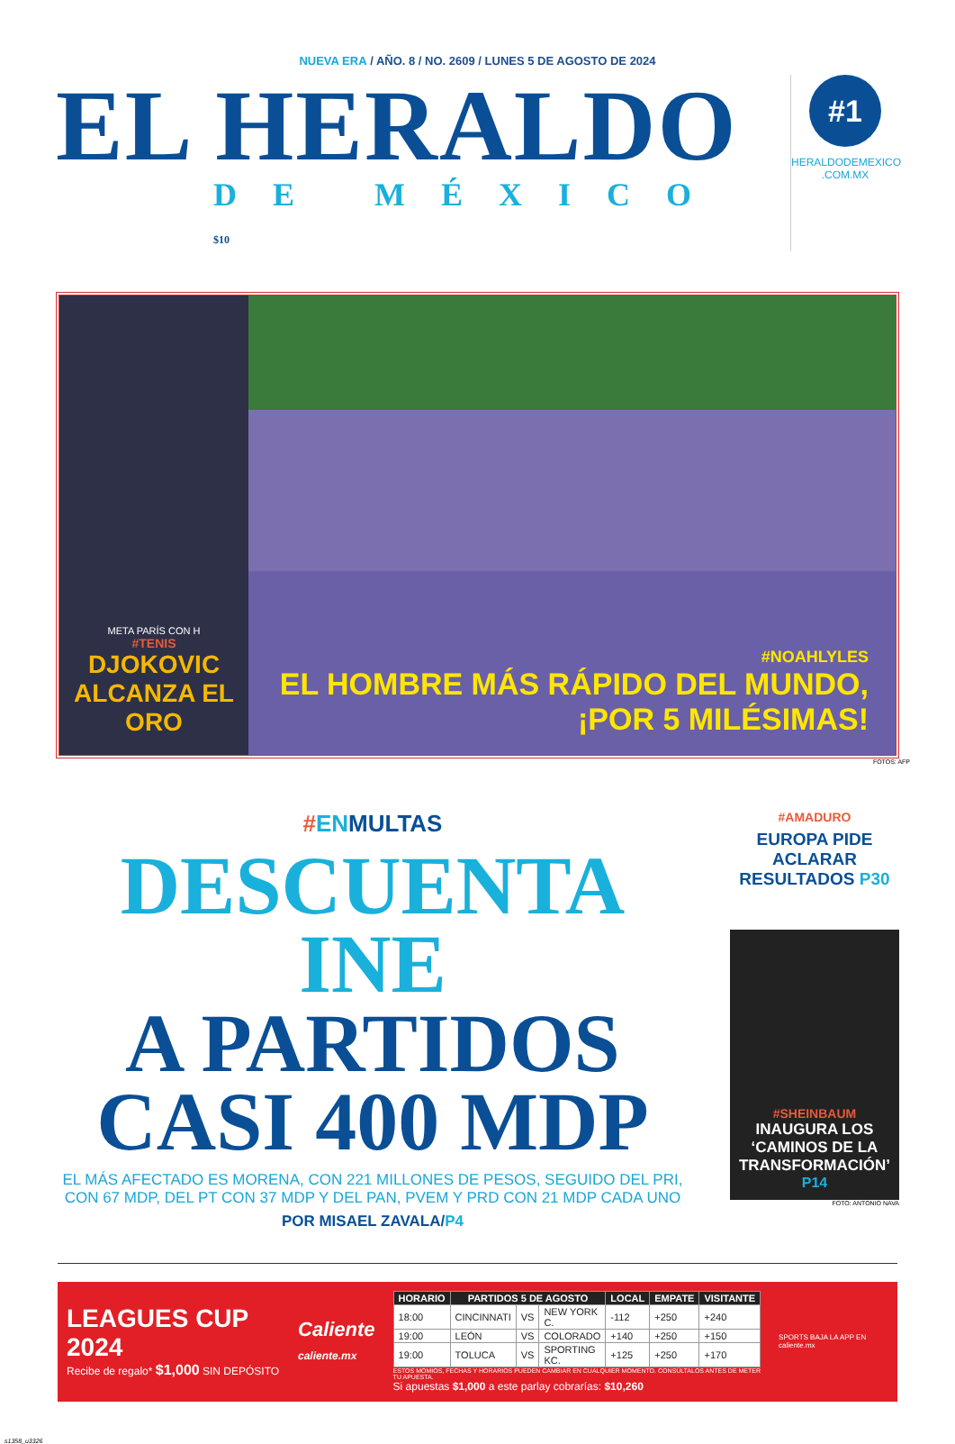NUEVA ERA / AÑO. 8 / NO. 2609 / LUNES 5 DE AGOSTO DE 2024
EL HERALDO
DE MÉXICO $10
#1
HERALDODEMEXICO .COM.MX
META PARÍS CON H
#TENIS
DJOKOVIC ALCANZA EL ORO
#NOAHLYLES
EL HOMBRE MÁS RÁPIDO DEL MUNDO, ¡POR 5 MILÉSIMAS!
FOTOS: AFP
#ENMULTAS
DESCUENTA INE
A PARTIDOS
CASI 400 MDP
EL MÁS AFECTADO ES MORENA, CON 221 MILLONES DE PESOS, SEGUIDO DEL PRI, CON 67 MDP, DEL PT CON 37 MDP Y DEL PAN, PVEM Y PRD CON 21 MDP CADA UNO
POR MISAEL ZAVALA/P4
#AMADURO
EUROPA PIDE ACLARAR RESULTADOS P30
#SHEINBAUM
INAUGURA LOS ‘CAMINOS DE LA TRANSFORMACIÓN’
P14
FOTO: ANTONIO NAVA
LEAGUES CUP 2024
Recibe de regalo* $1,000 SIN DEPÓSITO
Caliente
caliente.mx
| HORARIO | PARTIDOS 5 DE AGOSTO | | | LOCAL | EMPATE | VISITANTE |
| --- | --- | --- | --- | --- | --- | --- |
| 18:00 | CINCINNATI | VS | NEW YORK C. | -112 | +250 | +240 |
| 19:00 | LEÓN | VS | COLORADO | +140 | +250 | +150 |
| 19:00 | TOLUCA | VS | SPORTING KC. | +125 | +250 | +170 |
ESTOS MOMIOS, FECHAS Y HORARIOS PUEDEN CAMBIAR EN CUALQUIER MOMENTO. CONSÚLTALOS ANTES DE METER TU APUESTA.
Si apuestas $1,000 a este parlay cobrarías: $10,260
SPORTS BAJA LA APP EN caliente.mx
s1358_u3326